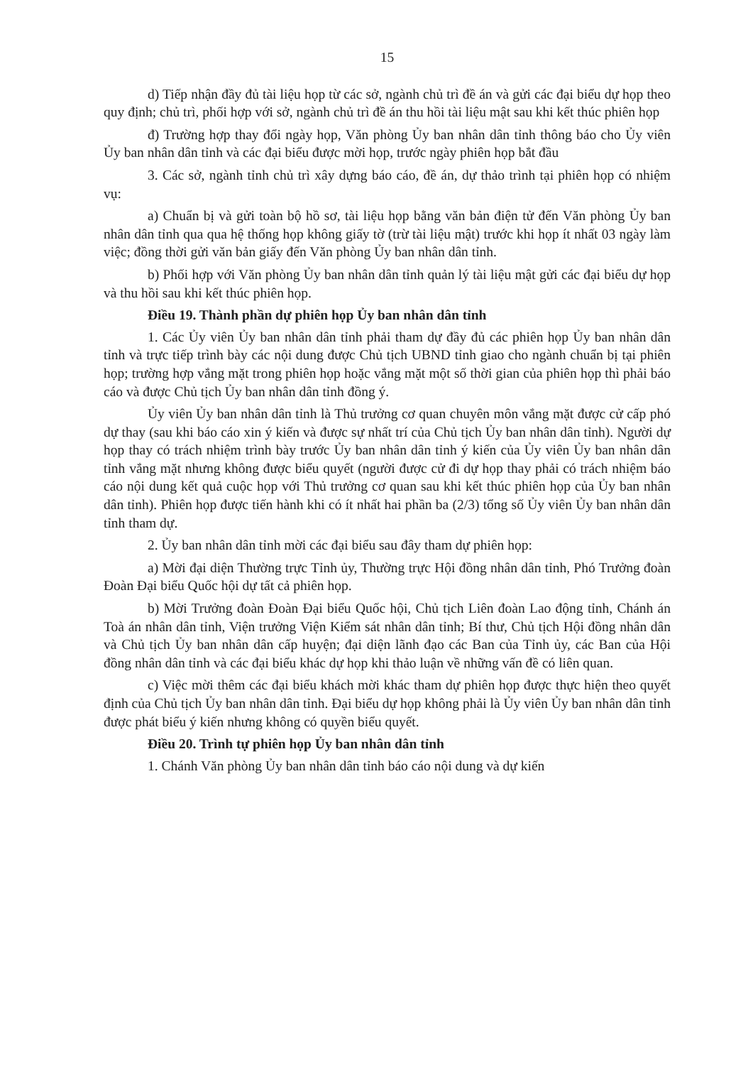15
d) Tiếp nhận đầy đủ tài liệu họp từ các sở, ngành chủ trì đề án và gửi các đại biểu dự họp theo quy định; chủ trì, phối hợp với sở, ngành chủ trì đề án thu hồi tài liệu mật sau khi kết thúc phiên họp
đ) Trường hợp thay đổi ngày họp, Văn phòng Ủy ban nhân dân tỉnh thông báo cho Ủy viên Ủy ban nhân dân tỉnh và các đại biểu được mời họp, trước ngày phiên họp bắt đầu
3. Các sở, ngành tỉnh chủ trì xây dựng báo cáo, đề án, dự thảo trình tại phiên họp có nhiệm vụ:
a) Chuẩn bị và gửi toàn bộ hồ sơ, tài liệu họp bằng văn bản điện tử đến Văn phòng Ủy ban nhân dân tỉnh qua qua hệ thống họp không giấy tờ (trừ tài liệu mật) trước khi họp ít nhất 03 ngày làm việc; đồng thời gửi văn bản giấy đến Văn phòng Ủy ban nhân dân tỉnh.
b) Phối hợp với Văn phòng Ủy ban nhân dân tỉnh quản lý tài liệu mật gửi các đại biểu dự họp và thu hồi sau khi kết thúc phiên họp.
Điều 19. Thành phần dự phiên họp Ủy ban nhân dân tỉnh
1. Các Ủy viên Ủy ban nhân dân tỉnh phải tham dự đầy đủ các phiên họp Ủy ban nhân dân tỉnh và trực tiếp trình bày các nội dung được Chủ tịch UBND tỉnh giao cho ngành chuẩn bị tại phiên họp; trường hợp vắng mặt trong phiên họp hoặc vắng mặt một số thời gian của phiên họp thì phải báo cáo và được Chủ tịch Ủy ban nhân dân tỉnh đồng ý.
Ủy viên Ủy ban nhân dân tỉnh là Thủ trưởng cơ quan chuyên môn vắng mặt được cử cấp phó dự thay (sau khi báo cáo xin ý kiến và được sự nhất trí của Chủ tịch Ủy ban nhân dân tỉnh). Người dự họp thay có trách nhiệm trình bày trước Ủy ban nhân dân tỉnh ý kiến của Ủy viên Ủy ban nhân dân tỉnh vắng mặt nhưng không được biểu quyết (người được cử đi dự họp thay phải có trách nhiệm báo cáo nội dung kết quả cuộc họp với Thủ trưởng cơ quan sau khi kết thúc phiên họp của Ủy ban nhân dân tỉnh). Phiên họp được tiến hành khi có ít nhất hai phần ba (2/3) tổng số Ủy viên Ủy ban nhân dân tỉnh tham dự.
2. Ủy ban nhân dân tỉnh mời các đại biểu sau đây tham dự phiên họp:
a) Mời đại diện Thường trực Tỉnh ủy, Thường trực Hội đồng nhân dân tỉnh, Phó Trưởng đoàn Đoàn Đại biểu Quốc hội dự tất cả phiên họp.
b) Mời Trưởng đoàn Đoàn Đại biểu Quốc hội, Chủ tịch Liên đoàn Lao động tỉnh, Chánh án Toà án nhân dân tỉnh, Viện trưởng Viện Kiểm sát nhân dân tỉnh; Bí thư, Chủ tịch Hội đồng nhân dân và Chủ tịch Ủy ban nhân dân cấp huyện; đại diện lãnh đạo các Ban của Tỉnh ủy, các Ban của Hội đồng nhân dân tỉnh và các đại biểu khác dự họp khi thảo luận về những vấn đề có liên quan.
c) Việc mời thêm các đại biểu khách mời khác tham dự phiên họp được thực hiện theo quyết định của Chủ tịch Ủy ban nhân dân tỉnh. Đại biểu dự họp không phải là Ủy viên Ủy ban nhân dân tỉnh được phát biểu ý kiến nhưng không có quyền biểu quyết.
Điều 20. Trình tự phiên họp Ủy ban nhân dân tỉnh
1. Chánh Văn phòng Ủy ban nhân dân tỉnh báo cáo nội dung và dự kiến